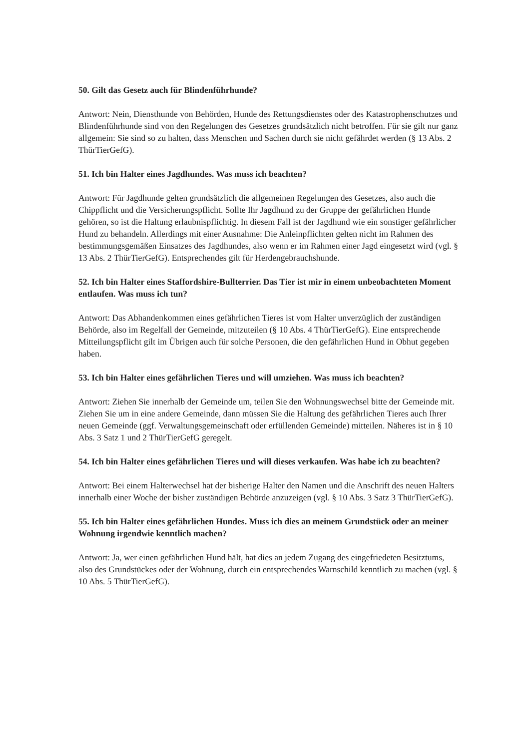50. Gilt das Gesetz auch für Blindenführhunde?
Antwort: Nein, Diensthunde von Behörden, Hunde des Rettungsdienstes oder des Katastrophenschutzes und Blindenführhunde sind von den Regelungen des Gesetzes grundsätzlich nicht betroffen. Für sie gilt nur ganz allgemein: Sie sind so zu halten, dass Menschen und Sachen durch sie nicht gefährdet werden (§ 13 Abs. 2 ThürTierGefG).
51. Ich bin Halter eines Jagdhundes. Was muss ich beachten?
Antwort: Für Jagdhunde gelten grundsätzlich die allgemeinen Regelungen des Gesetzes, also auch die Chippflicht und die Versicherungspflicht. Sollte Ihr Jagdhund zu der Gruppe der gefährlichen Hunde gehören, so ist die Haltung erlaubnispflichtig. In diesem Fall ist der Jagdhund wie ein sonstiger gefährlicher Hund zu behandeln. Allerdings mit einer Ausnahme: Die Anleinpflichten gelten nicht im Rahmen des bestimmungsgemäßen Einsatzes des Jagdhundes, also wenn er im Rahmen einer Jagd eingesetzt wird (vgl. § 13 Abs. 2 ThürTierGefG). Entsprechendes gilt für Herdengebrauchshunde.
52. Ich bin Halter eines Staffordshire-Bullterrier. Das Tier ist mir in einem unbeobachteten Moment entlaufen. Was muss ich tun?
Antwort: Das Abhandenkommen eines gefährlichen Tieres ist vom Halter unverzüglich der zuständigen Behörde, also im Regelfall der Gemeinde, mitzuteilen (§ 10 Abs. 4 ThürTierGefG). Eine entsprechende Mitteilungspflicht gilt im Übrigen auch für solche Personen, die den gefährlichen Hund in Obhut gegeben haben.
53. Ich bin Halter eines gefährlichen Tieres und will umziehen. Was muss ich beachten?
Antwort: Ziehen Sie innerhalb der Gemeinde um, teilen Sie den Wohnungswechsel bitte der Gemeinde mit. Ziehen Sie um in eine andere Gemeinde, dann müssen Sie die Haltung des gefährlichen Tieres auch Ihrer neuen Gemeinde (ggf. Verwaltungsgemeinschaft oder erfüllenden Gemeinde) mitteilen. Näheres ist in § 10 Abs. 3 Satz 1 und 2 ThürTierGefG geregelt.
54. Ich bin Halter eines gefährlichen Tieres und will dieses verkaufen. Was habe ich zu beachten?
Antwort: Bei einem Halterwechsel hat der bisherige Halter den Namen und die Anschrift des neuen Halters innerhalb einer Woche der bisher zuständigen Behörde anzuzeigen (vgl. § 10 Abs. 3 Satz 3 ThürTierGefG).
55. Ich bin Halter eines gefährlichen Hundes. Muss ich dies an meinem Grundstück oder an meiner Wohnung irgendwie kenntlich machen?
Antwort: Ja, wer einen gefährlichen Hund hält, hat dies an jedem Zugang des eingefriedeten Besitztums, also des Grundstückes oder der Wohnung, durch ein entsprechendes Warnschild kenntlich zu machen (vgl. § 10 Abs. 5 ThürTierGefG).